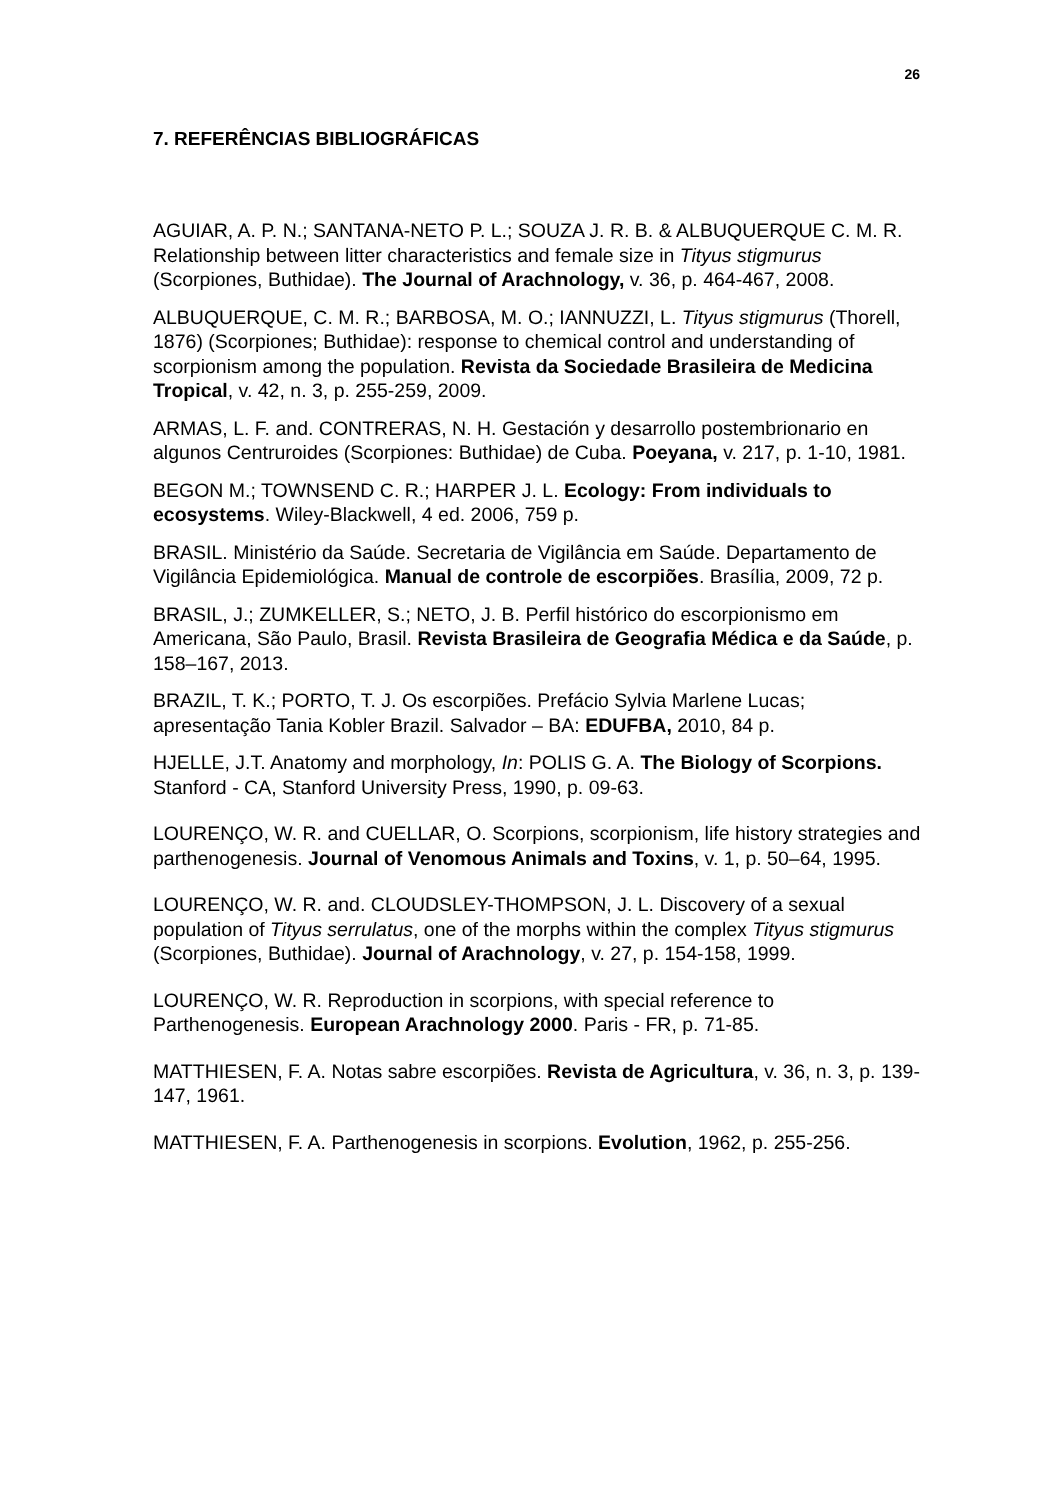26
7. REFERÊNCIAS BIBLIOGRÁFICAS
AGUIAR, A. P. N.; SANTANA-NETO P. L.; SOUZA J. R. B. & ALBUQUERQUE C. M. R. Relationship between litter characteristics and female size in Tityus stigmurus (Scorpiones, Buthidae). The Journal of Arachnology, v. 36, p. 464-467, 2008.
ALBUQUERQUE, C. M. R.; BARBOSA, M. O.; IANNUZZI, L. Tityus stigmurus (Thorell, 1876) (Scorpiones; Buthidae): response to chemical control and understanding of scorpionism among the population. Revista da Sociedade Brasileira de Medicina Tropical, v. 42, n. 3, p. 255-259, 2009.
ARMAS, L. F. and. CONTRERAS, N. H. Gestación y desarrollo postembrionario en algunos Centruroides (Scorpiones: Buthidae) de Cuba. Poeyana, v. 217, p. 1-10, 1981.
BEGON M.; TOWNSEND C. R.; HARPER J. L. Ecology: From individuals to ecosystems. Wiley-Blackwell, 4 ed. 2006, 759 p.
BRASIL. Ministério da Saúde. Secretaria de Vigilância em Saúde. Departamento de Vigilância Epidemiológica. Manual de controle de escorpiões. Brasília, 2009, 72 p.
BRASIL, J.; ZUMKELLER, S.; NETO, J. B. Perfil histórico do escorpionismo em Americana, São Paulo, Brasil. Revista Brasileira de Geografia Médica e da Saúde, p. 158–167, 2013.
BRAZIL, T. K.; PORTO, T. J. Os escorpiões. Prefácio Sylvia Marlene Lucas; apresentação Tania Kobler Brazil. Salvador – BA: EDUFBA, 2010, 84 p.
HJELLE, J.T. Anatomy and morphology, In: POLIS G. A. The Biology of Scorpions. Stanford - CA, Stanford University Press, 1990, p. 09-63.
LOURENÇO, W. R. and CUELLAR, O. Scorpions, scorpionism, life history strategies and parthenogenesis. Journal of Venomous Animals and Toxins, v. 1, p. 50–64, 1995.
LOURENÇO, W. R. and. CLOUDSLEY-THOMPSON, J. L. Discovery of a sexual population of Tityus serrulatus, one of the morphs within the complex Tityus stigmurus (Scorpiones, Buthidae). Journal of Arachnology, v. 27, p. 154-158, 1999.
LOURENÇO, W. R. Reproduction in scorpions, with special reference to Parthenogenesis. European Arachnology 2000. Paris - FR, p. 71-85.
MATTHIESEN, F. A. Notas sabre escorpiões. Revista de Agricultura, v. 36, n. 3, p. 139-147, 1961.
MATTHIESEN, F. A. Parthenogenesis in scorpions. Evolution, 1962, p. 255-256.